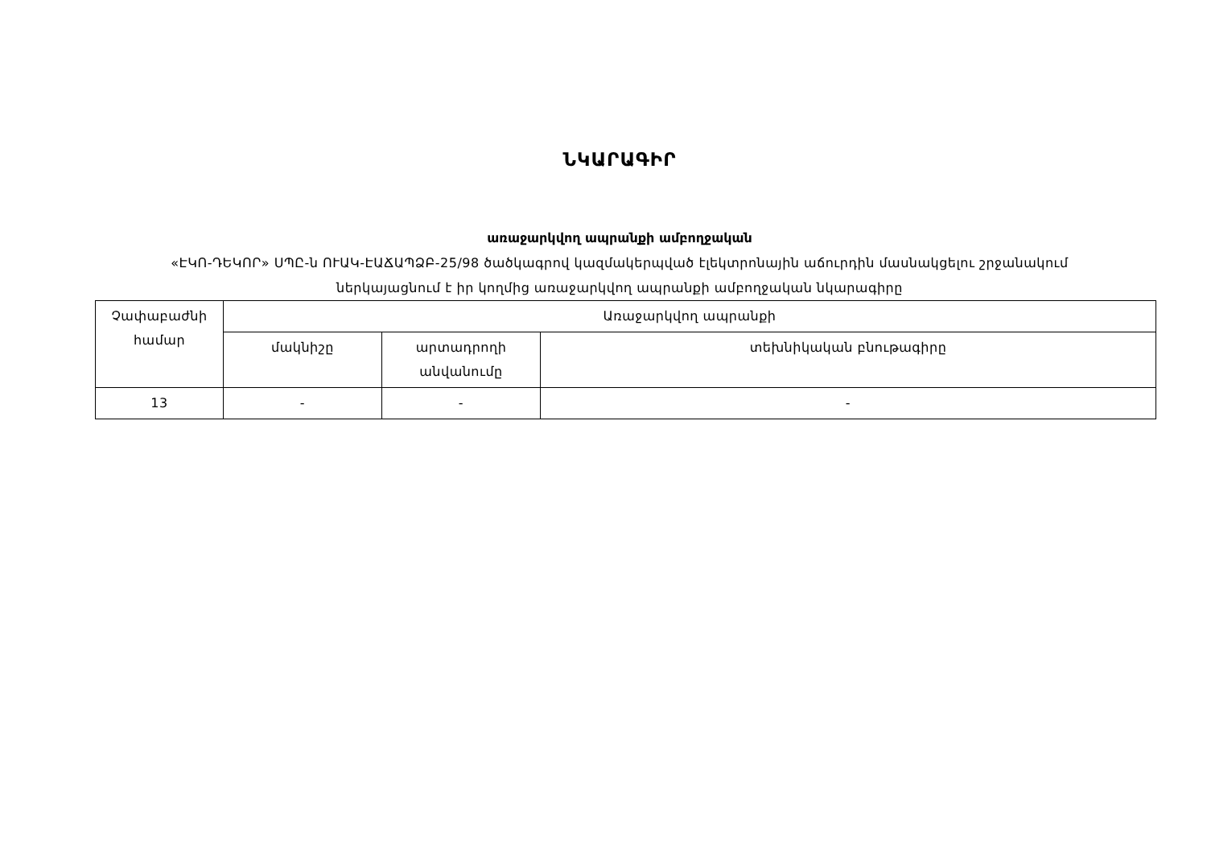ՆԿԱՐԱԳԻՐ
առաջարկվող ապրանքի ամբողջական
«ԷԿՈ-ԴԵԿՈՐ» ՍՊԸ-ն ՈՒԱԿ-ԷԱՃԱՊՁԲ-25/98 ծածկագրով կազմակերպված էլեկտրոնային աճուրդին մասնակցելու շրջանակում
ներկայացնում է իր կողմից առաջարկվող ապրանքի ամբողջական նկարագիրը
| Չափաբաժնի համար | Առաջարկվող ապրանքի | | |
| --- | --- | --- | --- |
| | մակնիշը | արտադրողի անվանումը | տեխնիկական բնութագիրը |
| 13 | - | - | - |